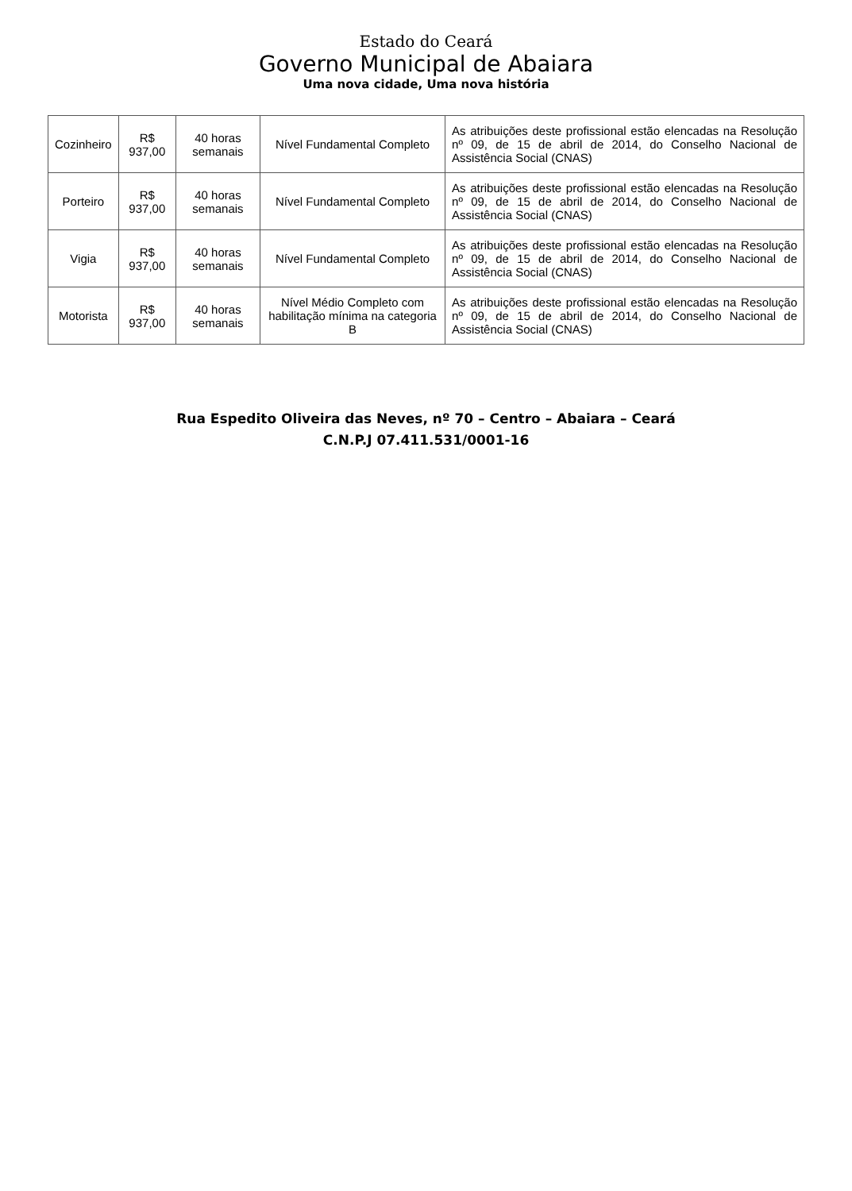Estado do Ceará
Governo Municipal de Abaiara
Uma nova cidade, Uma nova história
| Cozinheiro | R$ 937,00 | 40 horas semanais | Nível Fundamental Completo | As atribuições deste profissional estão elencadas na Resolução nº 09, de 15 de abril de 2014, do Conselho Nacional de Assistência Social (CNAS) |
| Porteiro | R$ 937,00 | 40 horas semanais | Nível Fundamental Completo | As atribuições deste profissional estão elencadas na Resolução nº 09, de 15 de abril de 2014, do Conselho Nacional de Assistência Social (CNAS) |
| Vigia | R$ 937,00 | 40 horas semanais | Nível Fundamental Completo | As atribuições deste profissional estão elencadas na Resolução nº 09, de 15 de abril de 2014, do Conselho Nacional de Assistência Social (CNAS) |
| Motorista | R$ 937,00 | 40 horas semanais | Nível Médio Completo com habilitação mínima na categoria B | As atribuições deste profissional estão elencadas na Resolução nº 09, de 15 de abril de 2014, do Conselho Nacional de Assistência Social (CNAS) |
Rua Espedito Oliveira das Neves, nº 70 – Centro – Abaiara – Ceará
C.N.P.J 07.411.531/0001-16